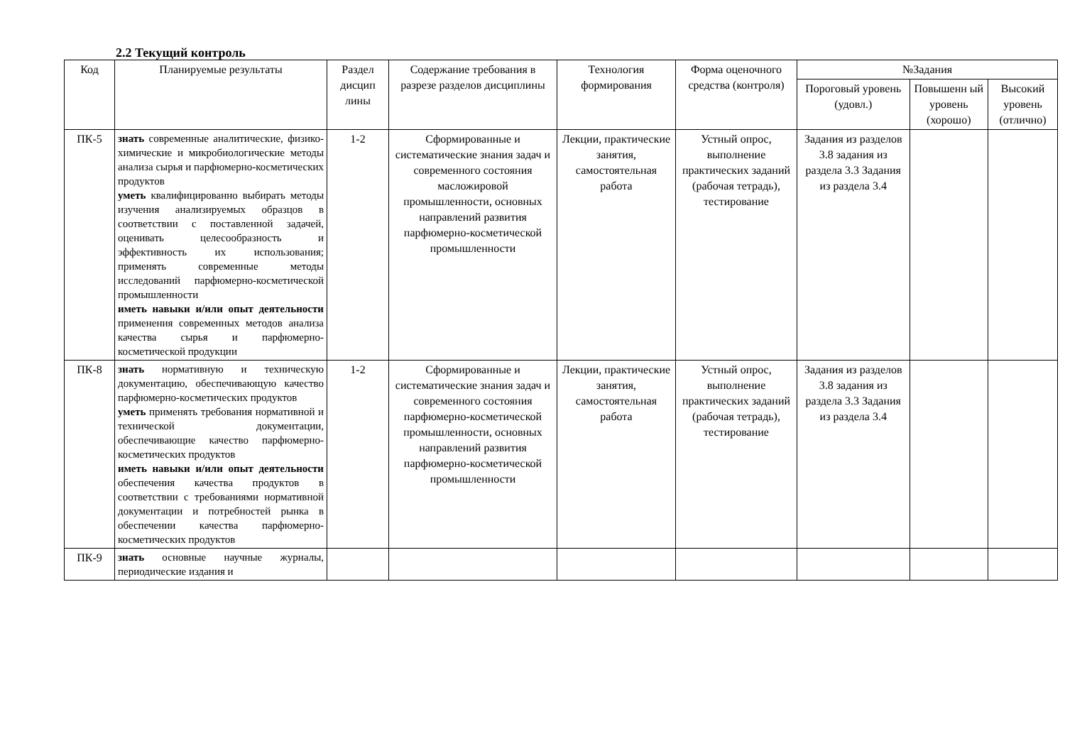2.2 Текущий контроль
| Код | Планируемые результаты | Раздел дисцип лины | Содержание требования в разрезе разделов дисциплины | Технология формирования | Форма оценочного средства (контроля) | №Задания | | |
| --- | --- | --- | --- | --- | --- | --- | --- | --- |
| | | | | | | Пороговый уровень (удовл.) | Повышенн ый уровень (хорошо) | Высокий уровень (отлично) |
| ПК-5 | знать современные аналитические, физико-химические и микробиологические методы анализа сырья и парфюмерно-косметических продуктов уметь квалифицированно выбирать методы изучения анализируемых образцов в соответствии с поставленной задачей, оценивать целесообразность и эффективность их использования; применять современные методы исследований парфюмерно-косметической промышленности иметь навыки и/или опыт деятельности применения современных методов анализа качества сырья и парфюмерно-косметической продукции | 1-2 | Сформированные и систематические знания задач и современного состояния масложировой промышленности, основных направлений развития парфюмерно-косметической промышленности | Лекции, практические занятия, самостоятельная работа | Устный опрос, выполнение практических заданий (рабочая тетрадь), тестирование | Задания из разделов 3.8 задания из раздела 3.3 Задания из раздела 3.4 | | |
| ПК-8 | знать нормативную и техническую документацию, обеспечивающую качество парфюмерно-косметических продуктов уметь применять требования нормативной и технической документации, обеспечивающие качество парфюмерно-косметических продуктов иметь навыки и/или опыт деятельности обеспечения качества продуктов в соответствии с требованиями нормативной документации и потребностей рынка в обеспечении качества парфюмерно-косметических продуктов | 1-2 | Сформированные и систематические знания задач и современного состояния парфюмерно-косметической промышленности, основных направлений развития парфюмерно-косметической промышленности | Лекции, практические занятия, самостоятельная работа | Устный опрос, выполнение практических заданий (рабочая тетрадь), тестирование | Задания из разделов 3.8 задания из раздела 3.3 Задания из раздела 3.4 | | |
| ПК-9 | знать основные научные журналы, периодические издания и | | | | | | | |